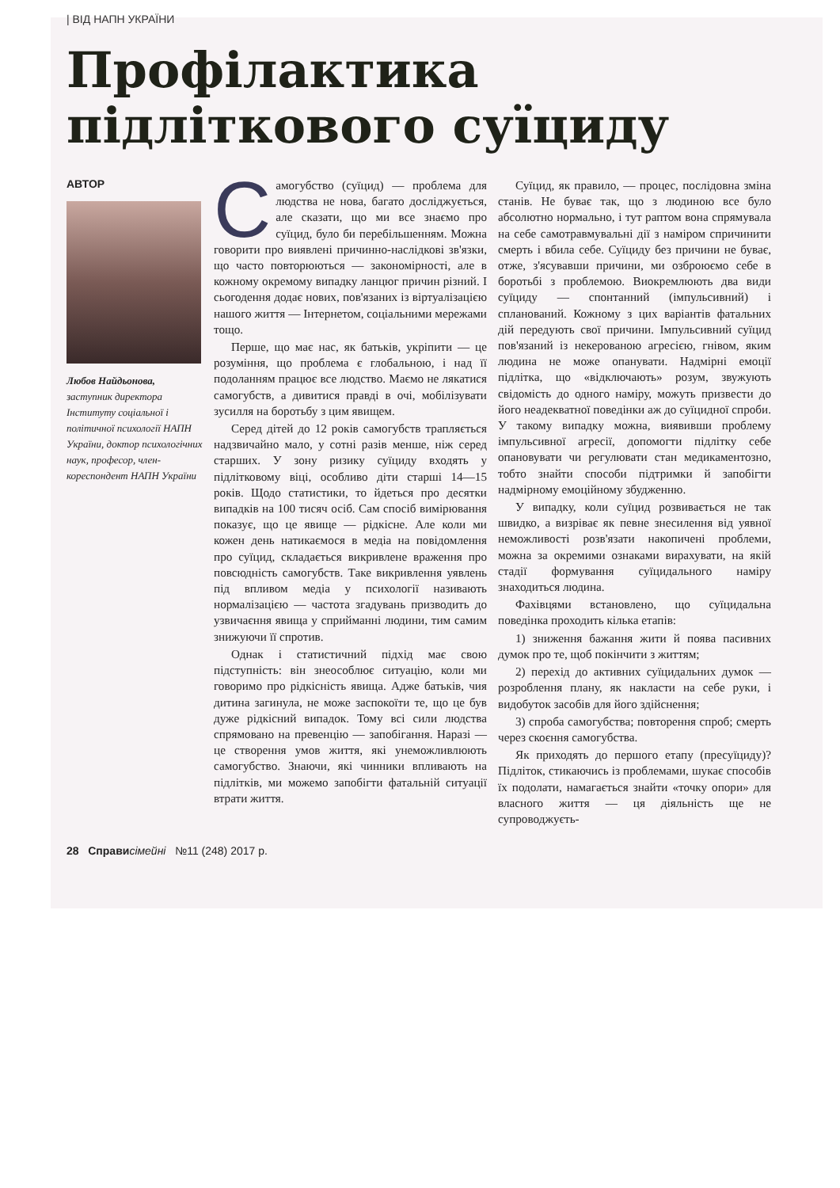| ВІД НАПН УКРАЇНИ
Профілактика підліткового суїциду
АВТОР
Любов Найдьонова,
заступник директора Інституту соціальної і політичної психології НАПН України, доктор психологічних наук, професор, член-кореспондент НАПН України
Самогубство (суїцид) — проблема для людства не нова, багато досліджується, але сказати, що ми все знаємо про суїцид, було би перебільшенням. Можна говорити про виявлені причинно-наслідкові зв'язки, що часто повторюються — закономірності, але в кожному окремому випадку ланцюг причин різний. І сьогодення додає нових, пов'язаних із віртуалізацією нашого життя — Інтернетом, соціальними мережами тощо.
Перше, що має нас, як батьків, укріпити — це розуміння, що проблема є глобальною, і над її подоланням працює все людство. Маємо не лякатися самогубств, а дивитися правді в очі, мобілізувати зусилля на боротьбу з цим явищем.
Серед дітей до 12 років самогубств трапляється надзвичайно мало, у сотні разів менше, ніж серед старших. У зону ризику суїциду входять у підлітковому віці, особливо діти старші 14—15 років. Щодо статистики, то йдеться про десятки випадків на 100 тисяч осіб. Сам спосіб вимірювання показує, що це явище — рідкісне. Але коли ми кожен день натикаємося в медіа на повідомлення про суїцид, складається викривлене враження про повсюдність самогубств. Таке викривлення уявлень під впливом медіа у психології називають нормалізацією — частота згадувань призводить до узвичаєння явища у сприйманні людини, тим самим знижуючи її спротив.
Однак і статистичний підхід має свою підступність: він знеособлює ситуацію, коли ми говоримо про рідкісність явища. Адже батьків, чия дитина загинула, не може заспокоїти те, що це був дуже рідкісний випадок. Тому всі сили людства спрямовано на превенцію — запобігання. Наразі — це створення умов життя, які унеможливлюють самогубство. Знаючи, які чинники впливають на підлітків, ми можемо запобігти фатальній ситуації втрати життя.
Суїцид, як правило, — процес, послідовна зміна станів. Не буває так, що з людиною все було абсолютно нормально, і тут раптом вона спрямувала на себе самотравмувальні дії з наміром спричинити смерть і вбила себе. Суїциду без причини не буває, отже, з'ясувавши причини, ми озброюємо себе в боротьбі з проблемою. Виокремлюють два види суїциду — спонтанний (імпульсивний) і спланований. Кожному з цих варіантів фатальних дій передують свої причини. Імпульсивний суїцид пов'язаний із некерованою агресією, гнівом, яким людина не може опанувати. Надмірні емоції підлітка, що «відключають» розум, звужують свідомість до одного наміру, можуть призвести до його неадекватної поведінки аж до суїцидної спроби. У такому випадку можна, виявивши проблему імпульсивної агресії, допомогти підлітку себе опановувати чи регулювати стан медикаментозно, тобто знайти способи підтримки й запобігти надмірному емоційному збудженню.
У випадку, коли суїцид розвивається не так швидко, а визріває як певне знесилення від уявної неможливості розв'язати накопичені проблеми, можна за окремими ознаками вирахувати, на якій стадії формування суїцидального наміру знаходиться людина.
Фахівцями встановлено, що суїцидальна поведінка проходить кілька етапів:
1) зниження бажання жити й поява пасивних думок про те, щоб покінчити з життям;
2) перехід до активних суїцидальних думок — розроблення плану, як накласти на себе руки, і видобуток засобів для його здійснення;
3) спроба самогубства; повторення спроб; смерть через скоєння самогубства.
Як приходять до першого етапу (пресуїциду)? Підліток, стикаючись із проблемами, шукає способів їх подолати, намагається знайти «точку опори» для власного життя — ця діяльність ще не супроводжуєть-
28 Справи сімейні №11 (248) 2017 р.